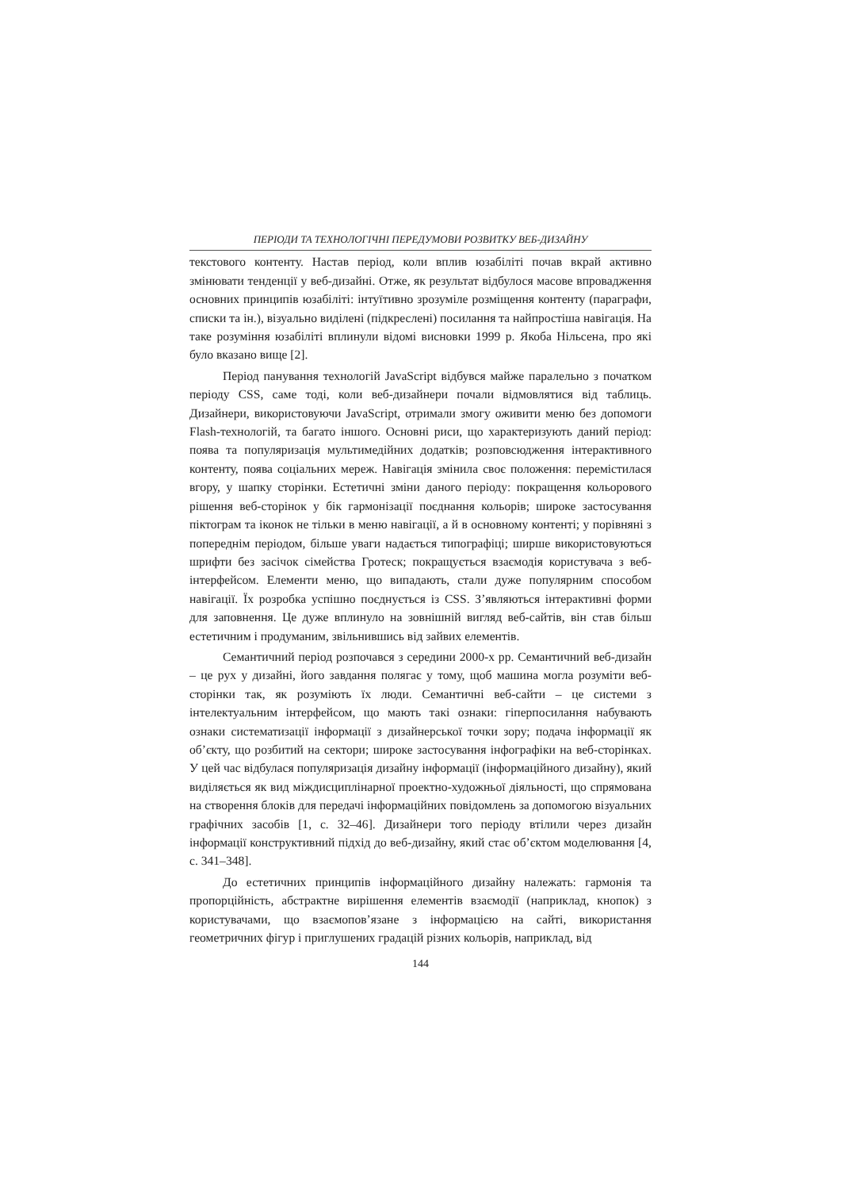ПЕРІОДИ ТА ТЕХНОЛОГІЧНІ ПЕРЕДУМОВИ РОЗВИТКУ ВЕБ-ДИЗАЙНУ
текстового контенту. Настав період, коли вплив юзабіліті почав вкрай активно змінювати тенденції у веб-дизайні. Отже, як результат відбулося масове впровадження основних принципів юзабіліті: інтуїтивно зрозуміле розміщення контенту (параграфи, списки та ін.), візуально виділені (підкреслені) посилання та найпростіша навігація. На таке розуміння юзабіліті вплинули відомі висновки 1999 р. Якоба Нільсена, про які було вказано вище [2].
Період панування технологій JavaScript відбувся майже паралельно з початком періоду CSS, саме тоді, коли веб-дизайнери почали відмовлятися від таблиць. Дизайнери, використовуючи JavaScript, отримали змогу оживити меню без допомоги Flash-технологій, та багато іншого. Основні риси, що характеризують даний період: поява та популяризація мультимедійних додатків; розповсюдження інтерактивного контенту, поява соціальних мереж. Навігація змінила своє положення: перемістилася вгору, у шапку сторінки. Естетичні зміни даного періоду: покращення кольорового рішення веб-сторінок у бік гармонізації поєднання кольорів; широке застосування піктограм та іконок не тільки в меню навігації, а й в основному контенті; у порівняні з попереднім періодом, більше уваги надається типографіці; ширше використовуються шрифти без засічок сімейства Гротеск; покращується взаємодія користувача з веб-інтерфейсом. Елементи меню, що випадають, стали дуже популярним способом навігації. Їх розробка успішно поєднується із CSS. З’являються інтерактивні форми для заповнення. Це дуже вплинуло на зовнішній вигляд веб-сайтів, він став більш естетичним і продуманим, звільнившись від зайвих елементів.
Семантичний період розпочався з середини 2000-х рр. Семантичний веб-дизайн – це рух у дизайні, його завдання полягає у тому, щоб машина могла розуміти веб-сторінки так, як розуміють їх люди. Семантичні веб-сайти – це системи з інтелектуальним інтерфейсом, що мають такі ознаки: гіперпосилання набувають ознаки систематизації інформації з дизайнерської точки зору; подача інформації як об’єкту, що розбитий на сектори; широке застосування інфографіки на веб-сторінках. У цей час відбулася популяризація дизайну інформації (інформаційного дизайну), який виділяється як вид міждисциплінарної проектно-художньої діяльності, що спрямована на створення блоків для передачі інформаційних повідомлень за допомогою візуальних графічних засобів [1, с. 32–46]. Дизайнери того періоду втілили через дизайн інформації конструктивний підхід до веб-дизайну, який стає об’єктом моделювання [4, с. 341–348].
До естетичних принципів інформаційного дизайну належать: гармонія та пропорційність, абстрактне вирішення елементів взаємодії (наприклад, кнопок) з користувачами, що взаємопов’язане з інформацією на сайті, використання геометричних фігур і приглушених градацій різних кольорів, наприклад, від
144